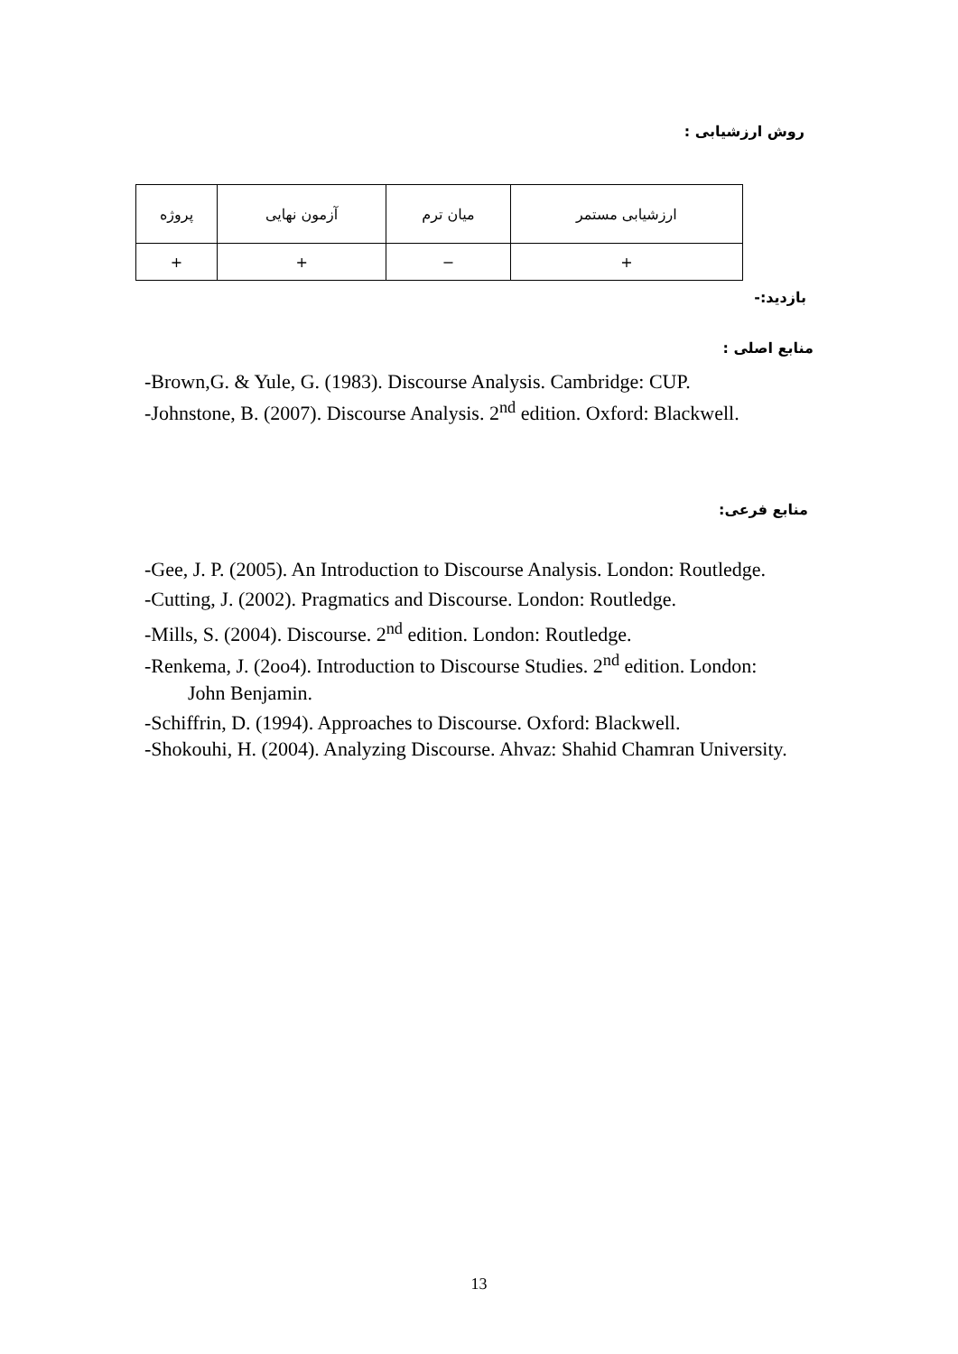روش ارزشیابی :
| ارزشیابی مستمر | میان ترم | آزمون نهایی | پروژه |
| + | − | + | + |
بازدید:-
منابع اصلی :
-Brown,G. & Yule, G. (1983). Discourse Analysis. Cambridge: CUP.
-Johnstone, B. (2007). Discourse Analysis. 2<sup>nd</sup> edition. Oxford: Blackwell.
منابع فرعی:
-Gee, J. P. (2005). An Introduction to Discourse Analysis. London: Routledge.
-Cutting, J. (2002). Pragmatics and Discourse. London: Routledge.
-Mills, S. (2004). Discourse. 2<sup>nd</sup> edition. London: Routledge.
-Renkema, J. (2oo4). Introduction to Discourse Studies. 2<sup>nd</sup> edition. London: John Benjamin.
-Schiffrin, D. (1994). Approaches to Discourse. Oxford: Blackwell.
-Shokouhi, H. (2004). Analyzing Discourse. Ahvaz: Shahid Chamran University.
13